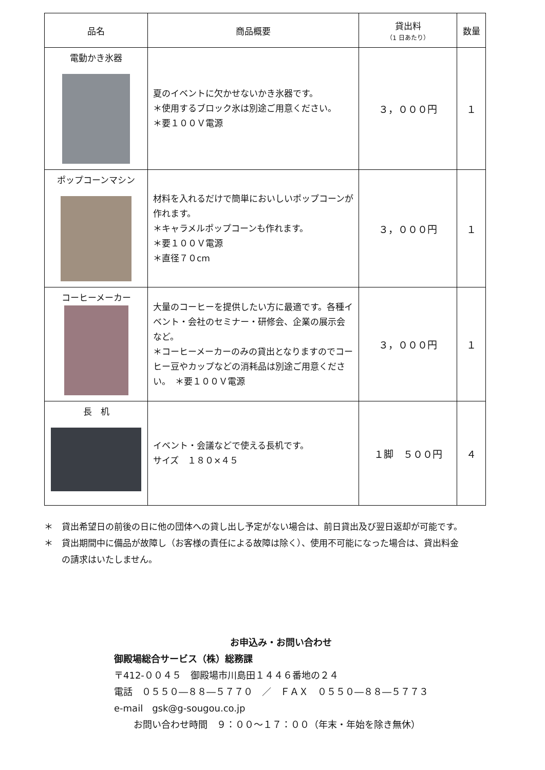| 品名 | 商品概要 | 貸出料 （1 日あたり） | 数量 |
| --- | --- | --- | --- |
| 電動かき氷器 | 夏のイベントに欠かせないかき氷器です。 ＊使用するブロック氷は別途ご用意ください。 ＊要１００Ｖ電源 | ３，０００円 | １ |
| ポップコーンマシン | 材料を入れるだけで簡単においしいポップコーンが作れます。 ＊キャラメルポップコーンも作れます。 ＊要１００Ｖ電源 ＊直径７０cm | ３，０００円 | １ |
| コーヒーメーカー | 大量のコーヒーを提供したい方に最適です。各種イベント・会社のセミナー・研修会、企業の展示会など。 ＊コーヒーメーカーのみの貸出となりますのでコーヒー豆やカップなどの消耗品は別途ご用意ください。 ＊要１００Ｖ電源 | ３，０００円 | １ |
| 長 机 | イベント・会議などで使える長机です。 サイズ １８０×４５ | １脚 ５００円 | ４ |
＊　貸出希望日の前後の日に他の団体への貸し出し予定がない場合は、前日貸出及び翌日返却が可能です。
＊　貸出期間中に備品が故障し（お客様の責任による故障は除く）、使用不可能になった場合は、貸出料金
　　の請求はいたしません。
お申込み・お問い合わせ
御殿場総合サービス（株）総務課
〒412-００４５　御殿場市川島田１４４６番地の２４
電話　０５５０―８８―５７７０　／　ＦＡＸ　０５５０―８８―５７７３
e-mail　gsk@g-sougou.co.jp
お問い合わせ時間　９：００～１７：００（年末・年始を除き無休）